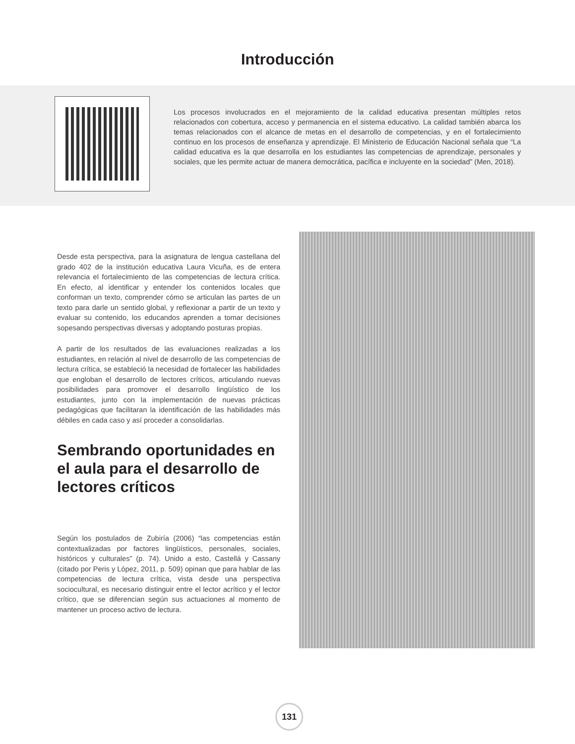Introducción
Los procesos involucrados en el mejoramiento de la calidad educativa presentan múltiples retos relacionados con cobertura, acceso y permanencia en el sistema educativo. La calidad también abarca los temas relacionados con el alcance de metas en el desarrollo de competencias, y en el fortalecimiento continuo en los procesos de enseñanza y aprendizaje. El Ministerio de Educación Nacional señala que “La calidad educativa es la que desarrolla en los estudiantes las competencias de aprendizaje, personales y sociales, que les permite actuar de manera democrática, pacífica e incluyente en la sociedad” (Men, 2018).
Desde esta perspectiva, para la asignatura de lengua castellana del grado 402 de la institución educativa Laura Vicuña, es de entera relevancia el fortalecimiento de las competencias de lectura crítica. En efecto, al identificar y entender los contenidos locales que conforman un texto, comprender cómo se articulan las partes de un texto para darle un sentido global, y reflexionar a partir de un texto y evaluar su contenido, los educandos aprenden a tomar decisiones sopesando perspectivas diversas y adoptando posturas propias.
A partir de los resultados de las evaluaciones realizadas a los estudiantes, en relación al nivel de desarrollo de las competencias de lectura crítica, se estableció la necesidad de fortalecer las habilidades que engloban el desarrollo de lectores críticos, articulando nuevas posibilidades para promover el desarrollo lingüístico de los estudiantes, junto con la implementación de nuevas prácticas pedagógicas que facilitaran la identificación de las habilidades más débiles en cada caso y así proceder a consolidarlas.
Sembrando oportunidades en el aula para el desarrollo de lectores críticos
Según los postulados de Zubiría (2006) “las competencias están contextualizadas por factores lingüísticos, personales, sociales, históricos y culturales” (p. 74). Unido a esto, Castellá y Cassany (citado por Peris y López, 2011, p. 509) opinan que para hablar de las competencias de lectura crítica, vista desde una perspectiva sociocultural, es necesario distinguir entre el lector acrítico y el lector crítico, que se diferencian según sus actuaciones al momento de mantener un proceso activo de lectura.
131